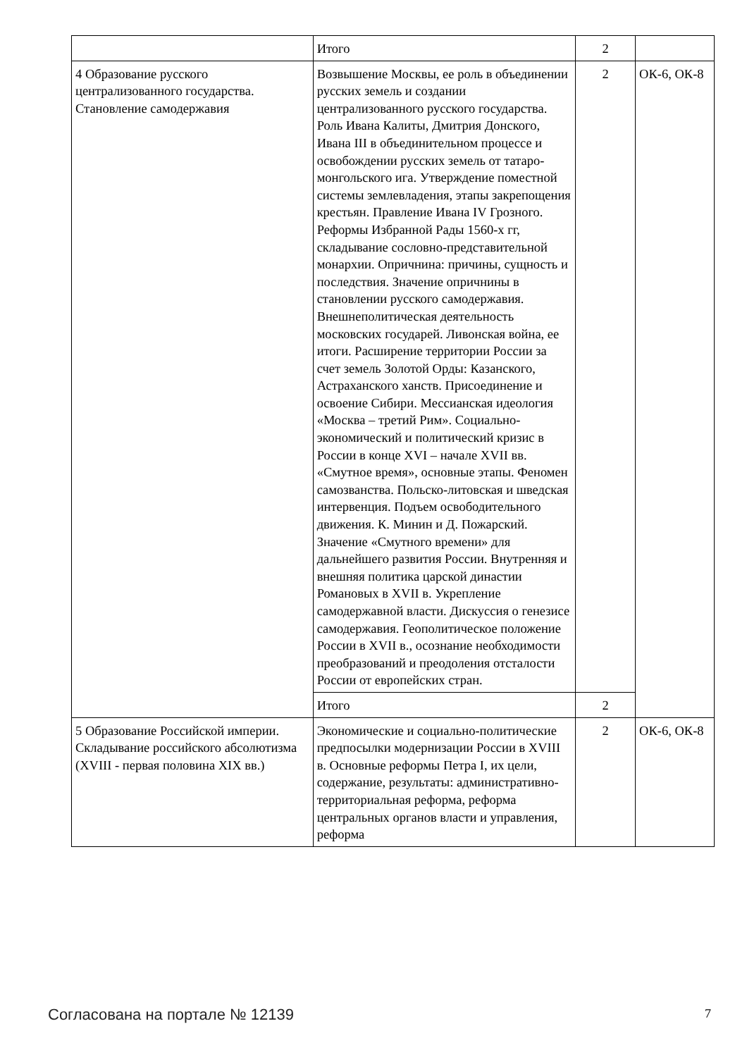| | Итого | 2 | |
| 4 Образование русского централизованного государства. Становление самодержавия | Возвышение Москвы, ее роль в объединении русских земель и создании централизованного русского государства. Роль Ивана Калиты, Дмитрия Донского, Ивана III в объединительном процессе и освобождении русских земель от татаро-монгольского ига. Утверждение поместной системы землевладения, этапы закрепощения крестьян. Правление Ивана IV Грозного. Реформы Избранной Рады 1560-х гг, складывание сословно-представительной монархии. Опричнина: причины, сущность и последствия. Значение опричнины в становлении русского самодержавия. Внешнеполитическая деятельность московских государей. Ливонская война, ее итоги. Расширение территории России за счет земель Золотой Орды: Казанского, Астраханского ханств. Присоединение и освоение Сибири. Мессианская идеология «Москва – третий Рим». Социально-экономический и политический кризис в России в конце XVI – начале XVII вв. «Смутное время», основные этапы. Феномен самозванства. Польско-литовская и шведская интервенция. Подъем освободительного движения. К. Минин и Д. Пожарский. Значение «Смутного времени» для дальнейшего развития России. Внутренняя и внешняя политика царской династии Романовых в XVII в. Укрепление самодержавной власти. Дискуссия о генезисе самодержавия. Геополитическое положение России в XVII в., осознание необходимости преобразований и преодоления отсталости России от европейских стран. | 2 | ОК-6, ОК-8 |
| | Итого | 2 | |
| 5 Образование Российской империи. Складывание российского абсолютизма (XVIII - первая половина XIX вв.) | Экономические и социально-политические предпосылки модернизации России в XVIII в. Основные реформы Петра I, их цели, содержание, результаты: административно-территориальная реформа, реформа центральных органов власти и управления, реформа | 2 | ОК-6, ОК-8 |
Согласована на портале № 12139 7